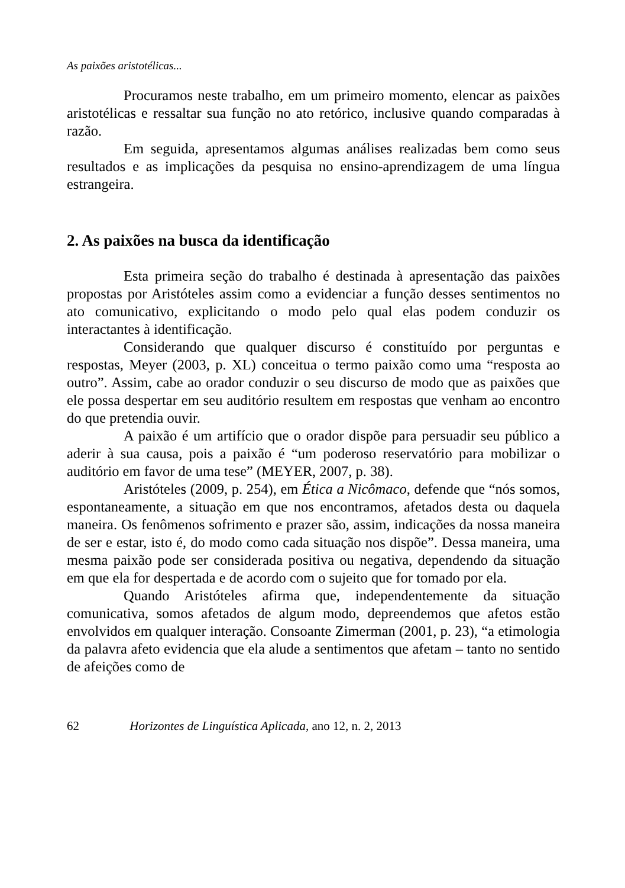As paixões aristotélicas...
Procuramos neste trabalho, em um primeiro momento, elencar as paixões aristotélicas e ressaltar sua função no ato retórico, inclusive quando comparadas à razão.
Em seguida, apresentamos algumas análises realizadas bem como seus resultados e as implicações da pesquisa no ensino-aprendizagem de uma língua estrangeira.
2. As paixões na busca da identificação
Esta primeira seção do trabalho é destinada à apresentação das paixões propostas por Aristóteles assim como a evidenciar a função desses sentimentos no ato comunicativo, explicitando o modo pelo qual elas podem conduzir os interactantes à identificação.
Considerando que qualquer discurso é constituído por perguntas e respostas, Meyer (2003, p. XL) conceitua o termo paixão como uma “resposta ao outro”. Assim, cabe ao orador conduzir o seu discurso de modo que as paixões que ele possa despertar em seu auditório resultem em respostas que venham ao encontro do que pretendia ouvir.
A paixão é um artifício que o orador dispõe para persuadir seu público a aderir à sua causa, pois a paixão é “um poderoso reservatório para mobilizar o auditório em favor de uma tese” (MEYER, 2007, p. 38).
Aristóteles (2009, p. 254), em Ética a Nicômaco, defende que “nós somos, espontaneamente, a situação em que nos encontramos, afetados desta ou daquela maneira. Os fenômenos sofrimento e prazer são, assim, indicações da nossa maneira de ser e estar, isto é, do modo como cada situação nos dispõe”. Dessa maneira, uma mesma paixão pode ser considerada positiva ou negativa, dependendo da situação em que ela for despertada e de acordo com o sujeito que for tomado por ela.
Quando Aristóteles afirma que, independentemente da situação comunicativa, somos afetados de algum modo, depreendemos que afetos estão envolvidos em qualquer interação. Consoante Zimerman (2001, p. 23), “a etimologia da palavra afeto evidencia que ela alude a sentimentos que afetam – tanto no sentido de afeições como de
62 Horizontes de Linguística Aplicada, ano 12, n. 2, 2013